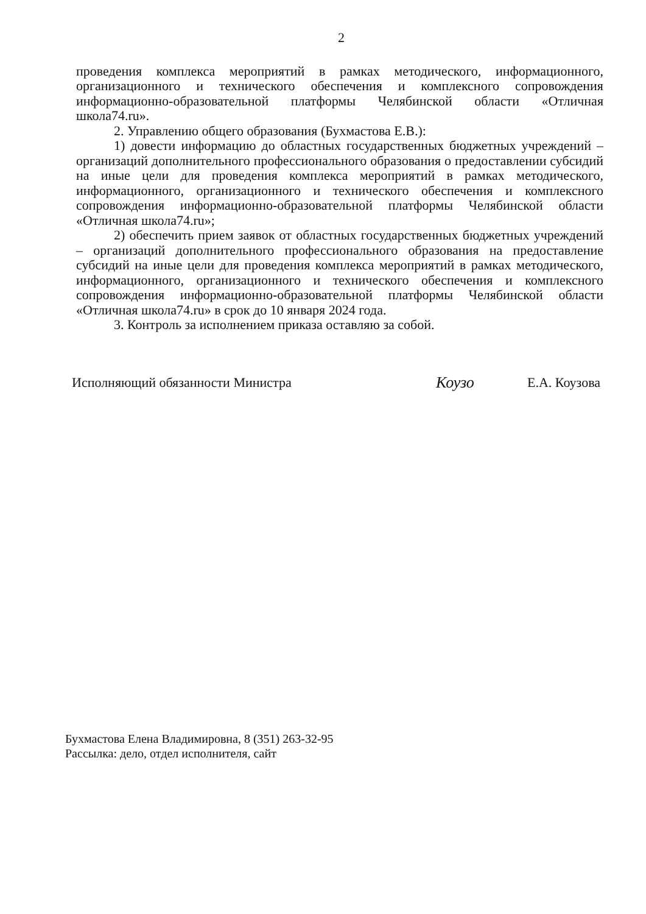2
проведения комплекса мероприятий в рамках методического, информационного, организационного и технического обеспечения и комплексного сопровождения информационно-образовательной платформы Челябинской области «Отличная школа74.ru».
2. Управлению общего образования (Бухмастова Е.В.):
1) довести информацию до областных государственных бюджетных учреждений – организаций дополнительного профессионального образования о предоставлении субсидий на иные цели для проведения комплекса мероприятий в рамках методического, информационного, организационного и технического обеспечения и комплексного сопровождения информационно-образовательной платформы Челябинской области «Отличная школа74.ru»;
2) обеспечить прием заявок от областных государственных бюджетных учреждений – организаций дополнительного профессионального образования на предоставление субсидий на иные цели для проведения комплекса мероприятий в рамках методического, информационного, организационного и технического обеспечения и комплексного сопровождения информационно-образовательной платформы Челябинской области «Отличная школа74.ru» в срок до 10 января 2024 года.
3. Контроль за исполнением приказа оставляю за собой.
Исполняющий обязанности Министра Коузо Е.А. Коузова
Бухмастова Елена Владимировна, 8 (351) 263-32-95
Рассылка: дело, отдел исполнителя, сайт